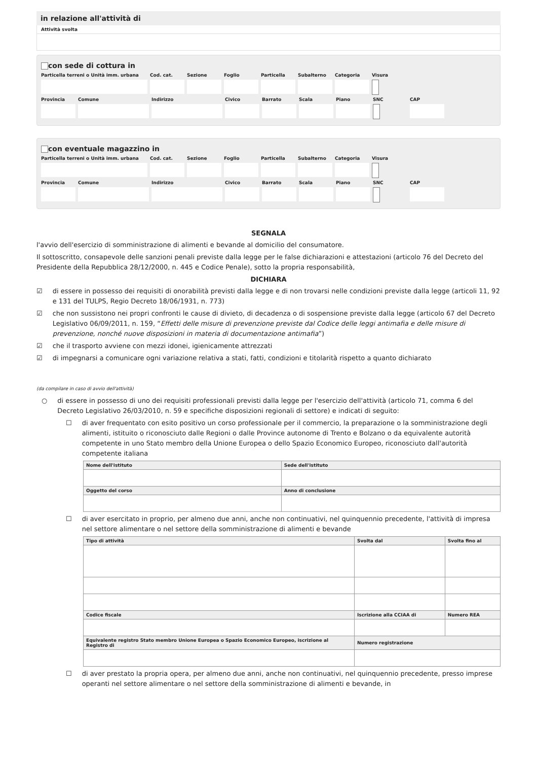in relazione all'attività di
Attività svolta
con sede di cottura in
Particella terreni o Unità imm. urbana Cod. cat. Sezione Foglio Particella Subalterno Categoria Visura
Provincia Comune Indirizzo Civico Barrato Scala Piano SNC CAP
con eventuale magazzino in
Particella terreni o Unità imm. urbana Cod. cat. Sezione Foglio Particella Subalterno Categoria Visura
Provincia Comune Indirizzo Civico Barrato Scala Piano SNC CAP
SEGNALA
l'avvio dell'esercizio di somministrazione di alimenti e bevande al domicilio del consumatore.
Il sottoscritto, consapevole delle sanzioni penali previste dalla legge per le false dichiarazioni e attestazioni (articolo 76 del Decreto del Presidente della Repubblica 28/12/2000, n. 445 e Codice Penale), sotto la propria responsabilità,
DICHIARA
☑ di essere in possesso dei requisiti di onorabilità previsti dalla legge e di non trovarsi nelle condizioni previste dalla legge (articoli 11, 92 e 131 del TULPS, Regio Decreto 18/06/1931, n. 773)
☑ che non sussistono nei propri confronti le cause di divieto, di decadenza o di sospensione previste dalla legge (articolo 67 del Decreto Legislativo 06/09/2011, n. 159, “Effetti delle misure di prevenzione previste dal Codice delle leggi antimafia e delle misure di prevenzione, nonché nuove disposizioni in materia di documentazione antimafia”)
☑ che il trasporto avviene con mezzi idonei, igienicamente attrezzati
☑ di impegnarsi a comunicare ogni variazione relativa a stati, fatti, condizioni e titolarità rispetto a quanto dichiarato
(da compilare in caso di avvio dell'attività)
○ di essere in possesso di uno dei requisiti professionali previsti dalla legge per l'esercizio dell'attività (articolo 71, comma 6 del Decreto Legislativo 26/03/2010, n. 59 e specifiche disposizioni regionali di settore) e indicati di seguito:
☐ di aver frequentato con esito positivo un corso professionale per il commercio, la preparazione o la somministrazione degli alimenti, istituito o riconosciuto dalle Regioni o dalle Province autonome di Trento e Bolzano o da equivalente autorità competente in uno Stato membro della Unione Europea o dello Spazio Economico Europeo, riconosciuto dall'autorità competente italiana
| Nome dell'istituto | Sede dell'istituto |
| --- | --- |
| Oggetto del corso | Anno di conclusione |
☐ di aver esercitato in proprio, per almeno due anni, anche non continuativi, nel quinquennio precedente, l'attività di impresa nel settore alimentare o nel settore della somministrazione di alimenti e bevande
| Tipo di attività | Svolta dal | Svolta fino al |
| --- | --- | --- |
| Codice fiscale | Iscrizione alla CCIAA di | Numero REA |
| Equivalente registro Stato membro Unione Europea o Spazio Economico Europeo, iscrizione al Registro di | Numero registrazione | |
☐ di aver prestato la propria opera, per almeno due anni, anche non continuativi, nel quinquennio precedente, presso imprese operanti nel settore alimentare o nel settore della somministrazione di alimenti e bevande, in